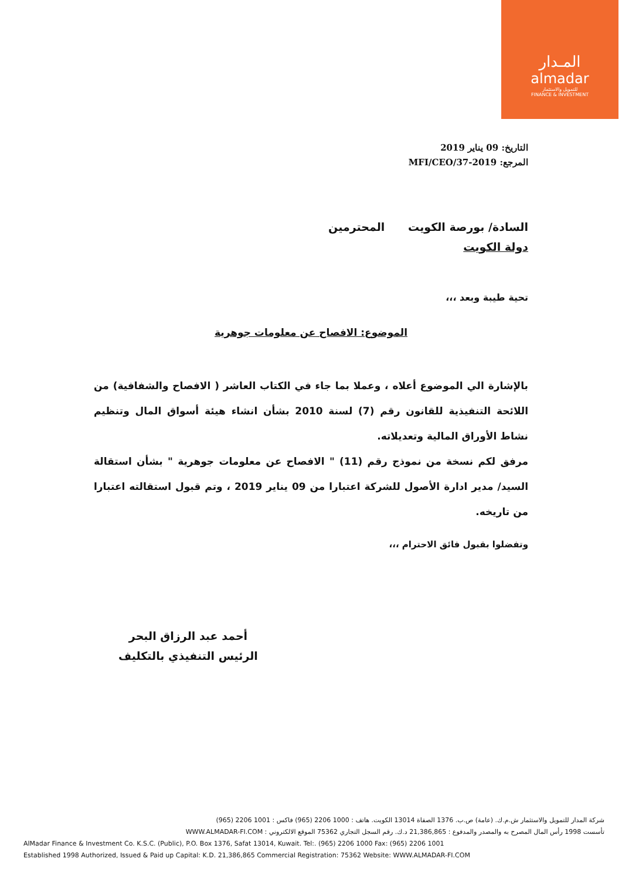المـدار
almadar
للتمويل والاستثمار
FINANCE & INVESTMENT
التاريخ: 09 يناير 2019
المرجع: MFI/CEO/37-2019
السادة/ بورصة الكويت المحترمين
دولة الكويت
تحية طيبة وبعد ،،،
الموضوع: الافصاح عن معلومات جوهرية
بالإشارة الي الموضوع أعلاه ، وعملا بما جاء في الكتاب العاشر ( الافصاح والشفافية) من اللائحة التنفيذية للقانون رقم (7) لسنة 2010 بشأن انشاء هيئة أسواق المال وتنظيم نشاط الأوراق المالية وتعديلاته.
مرفق لكم نسخة من نموذج رقم (11) " الافصاح عن معلومات جوهرية " بشأن استقالة السيد/ مدير ادارة الأصول للشركة اعتبارا من 09 يناير 2019 ، وتم قبول استقالته اعتبارا من تاريخه.
وتفضلوا بقبول فائق الاحترام ،،،
أحمد عبد الرزاق البحر
الرئيس التنفيذي بالتكليف
شركة المدار للتمويل والاستثمار ش.م.ك. (عامة) ص.ب. 1376 الصفاة 13014 الكويت. هاتف : 1000 2206 (965) فاكس : 1001 2206 (965)
تأسست 1998 رأس المال المصرح به والمصدر والمدفوع : 21,386,865 د.ك. رقم السجل التجاري 75362 الموقع الالكتروني : WWW.ALMADAR-FI.COM
AlMadar Finance & Investment Co. K.S.C. (Public), P.O. Box 1376, Safat 13014, Kuwait. Tel:. (965) 2206 1000 Fax: (965) 2206 1001
Established 1998 Authorized, Issued & Paid up Capital: K.D. 21,386,865 Commercial Registration: 75362 Website: WWW.ALMADAR-FI.COM